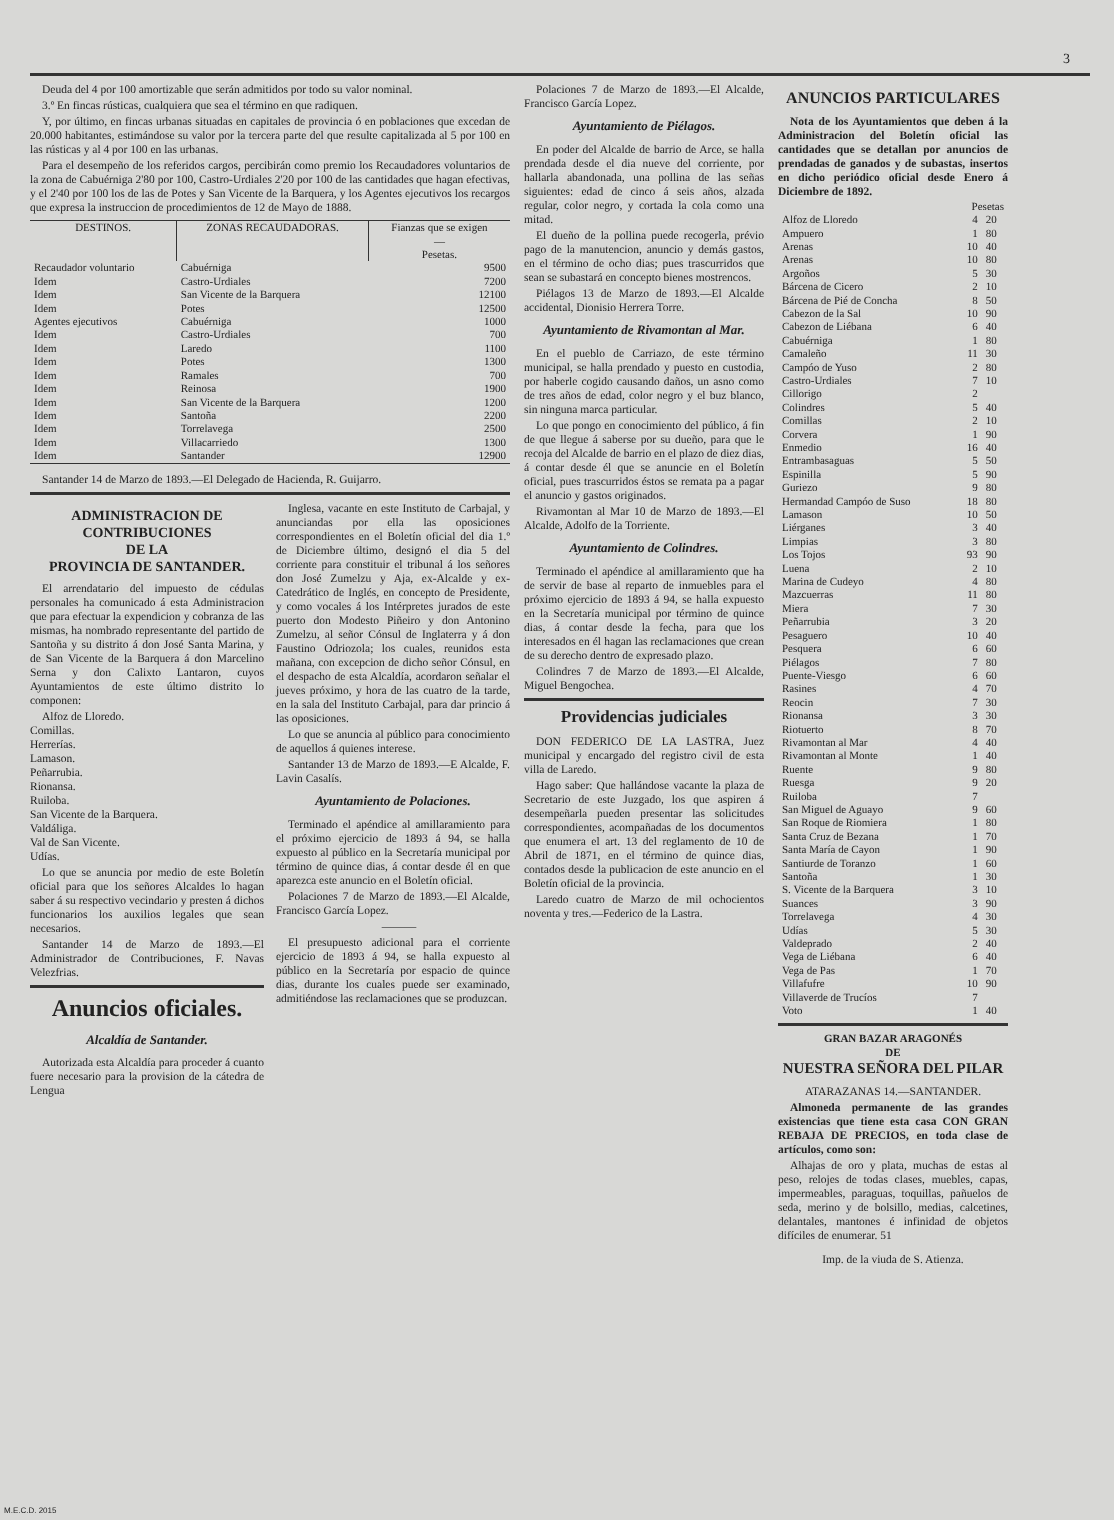3
Deuda del 4 por 100 amortizable que serán admitidos por todo su valor nominal.
3.º En fincas rústicas, cualquiera que sea el término en que radiquen.
Y, por último, en fincas urbanas situadas en capitales de provincia ó en poblaciones que excedan de 20.000 habitantes, estimándose su valor por la tercera parte del que resulte capitalizada al 5 por 100 en las rústicas y al 4 por 100 en las urbanas.
Para el desempeño de los referidos cargos, percibirán como premio los Recaudadores voluntarios de la zona de Cabuérniga 2'80 por 100, Castro-Urdiales 2'20 por 100 de las cantidades que hagan efectivas, y el 2'40 por 100 los de las de Potes y San Vicente de la Barquera, y los Agentes ejecutivos los recargos que expresa la instruccion de procedimientos de 12 de Mayo de 1888.
| DESTINOS. | ZONAS RECAUDADORAS. | Fianzas que se exigen — Pesetas. |
| --- | --- | --- |
| Recaudador voluntario | Cabuérniga | 9500 |
| Idem | Castro-Urdiales | 7200 |
| Idem | San Vicente de la Barquera | 12100 |
| Idem | Potes | 12500 |
| Agentes ejecutivos | Cabuérniga | 1000 |
| Idem | Castro-Urdiales | 700 |
| Idem | Laredo | 1100 |
| Idem | Potes | 1300 |
| Idem | Ramales | 700 |
| Idem | Reinosa | 1900 |
| Idem | San Vicente de la Barquera | 1200 |
| Idem | Santoña | 2200 |
| Idem | Torrelavega | 2500 |
| Idem | Villacarriedo | 1300 |
| Idem | Santander | 12900 |
Santander 14 de Marzo de 1893.—El Delegado de Hacienda, R. Guijarro.
ADMINISTRACION DE CONTRIBUCIONES
DE LA
PROVINCIA DE SANTANDER.
El arrendatario del impuesto de cédulas personales ha comunicado á esta Administracion que para efectuar la expendicion y cobranza de las mismas, ha nombrado representante del partido de Santoña y su distrito á don José Santa Marina, y de San Vicente de la Barquera á don Marcelino Serna y don Calixto Lantaron, cuyos Ayuntamientos de este último distrito lo componen:
Alfoz de Lloredo.
Comillas.
Herrerías.
Lamason.
Peñarrubia.
Rionansa.
Ruiloba.
San Vicente de la Barquera.
Valdáliga.
Val de San Vicente.
Udías.
Lo que se anuncia por medio de este Boletín oficial para que los señores Alcaldes lo hagan saber á su respectivo vecindario y presten á dichos funcionarios los auxilios legales que sean necesarios.
Santander 14 de Marzo de 1893.—El Administrador de Contribuciones, F. Navas Velezfrias.
Anuncios oficiales.
Alcaldía de Santander.
Autorizada esta Alcaldía para proceder á cuanto fuere necesario para la provision de la cátedra de Lengua
Inglesa, vacante en este Instituto de Carbajal, y anunciandas por ella las oposiciones correspondientes en el Boletín oficial del dia 1.º de Diciembre último, designó el dia 5 del corriente para constituir el tribunal á los señores don José Zumelzu y Aja, ex-Alcalde y ex-Catedrático de Inglés, en concepto de Presidente, y como vocales á los Intérpretes jurados de este puerto don Modesto Piñeiro y don Antonino Zumelzu, al señor Cónsul de Inglaterra y á don Faustino Odriozola; los cuales, reunidos esta mañana, con excepcion de dicho señor Cónsul, en el despacho de esta Alcaldía, acordaron señalar el jueves próximo, y hora de las cuatro de la tarde, en la sala del Instituto Carbajal, para dar princio á las oposiciones.
Lo que se anuncia al público para conocimiento de aquellos á quienes interese.
Santander 13 de Marzo de 1893.—E Alcalde, F. Lavin Casalís.
Ayuntamiento de Polaciones.
Terminado el apéndice al amillaramiento para el próximo ejercicio de 1893 á 94, se halla expuesto al público en la Secretaría municipal por término de quince dias, á contar desde él en que aparezca este anuncio en el Boletín oficial.
Polaciones 7 de Marzo de 1893.—El Alcalde, Francisco García Lopez.
———
El presupuesto adicional para el corriente ejercicio de 1893 á 94, se halla expuesto al público en la Secretaría por espacio de quince dias, durante los cuales puede ser examinado, admitiéndose las reclamaciones que se produzcan.
Polaciones 7 de Marzo de 1893.—El Alcalde, Francisco García Lopez.
Ayuntamiento de Piélagos.
En poder del Alcalde de barrio de Arce, se halla prendada desde el dia nueve del corriente, por hallarla abandonada, una pollina de las señas siguientes: edad de cinco á seis años, alzada regular, color negro, y cortada la cola como una mitad.
El dueño de la pollina puede recogerla, prévio pago de la manutencion, anuncio y demás gastos, en el término de ocho dias; pues trascurridos que sean se subastará en concepto bienes mostrencos.
Piélagos 13 de Marzo de 1893.—El Alcalde accidental, Dionisio Herrera Torre.
Ayuntamiento de Rivamontan al Mar.
En el pueblo de Carriazo, de este término municipal, se halla prendado y puesto en custodia, por haberle cogido causando daños, un asno como de tres años de edad, color negro y el buz blanco, sin ninguna marca particular.
Lo que pongo en conocimiento del público, á fin de que llegue á saberse por su dueño, para que le recoja del Alcalde de barrio en el plazo de diez dias, á contar desde él que se anuncie en el Boletín oficial, pues trascurridos éstos se remata pa a pagar el anuncio y gastos originados.
Rivamontan al Mar 10 de Marzo de 1893.—El Alcalde, Adolfo de la Torriente.
Ayuntamiento de Colindres.
Terminado el apéndice al amillaramiento que ha de servir de base al reparto de inmuebles para el próximo ejercicio de 1893 á 94, se halla expuesto en la Secretaría municipal por término de quince dias, á contar desde la fecha, para que los interesados en él hagan las reclamaciones que crean de su derecho dentro de expresado plazo.
Colindres 7 de Marzo de 1893.—El Alcalde, Miguel Bengochea.
Providencias judiciales
DON FEDERICO DE LA LASTRA, Juez municipal y encargado del registro civil de esta villa de Laredo.
Hago saber: Que hallándose vacante la plaza de Secretario de este Juzgado, los que aspiren á desempeñarla pueden presentar las solicitudes correspondientes, acompañadas de los documentos que enumera el art. 13 del reglamento de 10 de Abril de 1871, en el término de quince dias, contados desde la publicacion de este anuncio en el Boletín oficial de la provincia.
Laredo cuatro de Marzo de mil ochocientos noventa y tres.—Federico de la Lastra.
ANUNCIOS PARTICULARES
Nota de los Ayuntamientos que deben á la Administracion del Boletín oficial las cantidades que se detallan por anuncios de prendadas de ganados y de subastas, insertos en dicho periódico oficial desde Enero á Diciembre de 1892.
| | Pesetas | |
| --- | --- | --- |
| Alfoz de Lloredo | 4 | 20 |
| Ampuero | 1 | 80 |
| Arenas | 10 | 40 |
| Arenas | 10 | 80 |
| Argoños | 5 | 30 |
| Bárcena de Cicero | 2 | 10 |
| Bárcena de Pié de Concha | 8 | 50 |
| Cabezon de la Sal | 10 | 90 |
| Cabezon de Liébana | 6 | 40 |
| Cabuérniga | 1 | 80 |
| Camaleño | 11 | 30 |
| Campóo de Yuso | 2 | 80 |
| Castro-Urdiales | 7 | 10 |
| Cillorigo | 2 | |
| Colindres | 5 | 40 |
| Comillas | 2 | 10 |
| Corvera | 1 | 90 |
| Enmedio | 16 | 40 |
| Entrambasaguas | 5 | 50 |
| Espinilla | 5 | 90 |
| Guriezo | 9 | 80 |
| Hermandad Campóo de Suso | 18 | 80 |
| Lamason | 10 | 50 |
| Liérganes | 3 | 40 |
| Limpias | 3 | 80 |
| Los Tojos | 93 | 90 |
| Luena | 2 | 10 |
| Marina de Cudeyo | 4 | 80 |
| Mazcuerras | 11 | 80 |
| Miera | 7 | 30 |
| Peñarrubia | 3 | 20 |
| Pesaguero | 10 | 40 |
| Pesquera | 6 | 60 |
| Piélagos | 7 | 80 |
| Puente-Viesgo | 6 | 60 |
| Rasines | 4 | 70 |
| Reocin | 7 | 30 |
| Rionansa | 3 | 30 |
| Riotuerto | 8 | 70 |
| Rivamontan al Mar | 4 | 40 |
| Rivamontan al Monte | 1 | 40 |
| Ruente | 9 | 80 |
| Ruesga | 9 | 20 |
| Ruiloba | 7 | |
| San Miguel de Aguayo | 9 | 60 |
| San Roque de Riomiera | 1 | 80 |
| Santa Cruz de Bezana | 1 | 70 |
| Santa María de Cayon | 1 | 90 |
| Santiurde de Toranzo | 1 | 60 |
| Santoña | 1 | 30 |
| S. Vicente de la Barquera | 3 | 10 |
| Suances | 3 | 90 |
| Torrelavega | 4 | 30 |
| Udías | 5 | 30 |
| Valdeprado | 2 | 40 |
| Vega de Liébana | 6 | 40 |
| Vega de Pas | 1 | 70 |
| Villafufre | 10 | 90 |
| Villaverde de Trucíos | 7 | |
| Voto | 1 | 40 |
GRAN BAZAR ARAGONÉS
DE
NUESTRA SEÑORA DEL PILAR
ATARAZANAS 14.—SANTANDER.
Almoneda permanente de las grandes existencias que tiene esta casa CON GRAN REBAJA DE PRECIOS, en toda clase de artículos, como son:
Alhajas de oro y plata, muchas de estas al peso, relojes de todas clases, muebles, capas, impermeables, paraguas, toquillas, pañuelos de seda, merino y de bolsillo, medias, calcetines, delantales, mantones é infinidad de objetos difíciles de enumerar. 51
Imp. de la viuda de S. Atienza.
M.E.C.D. 2015